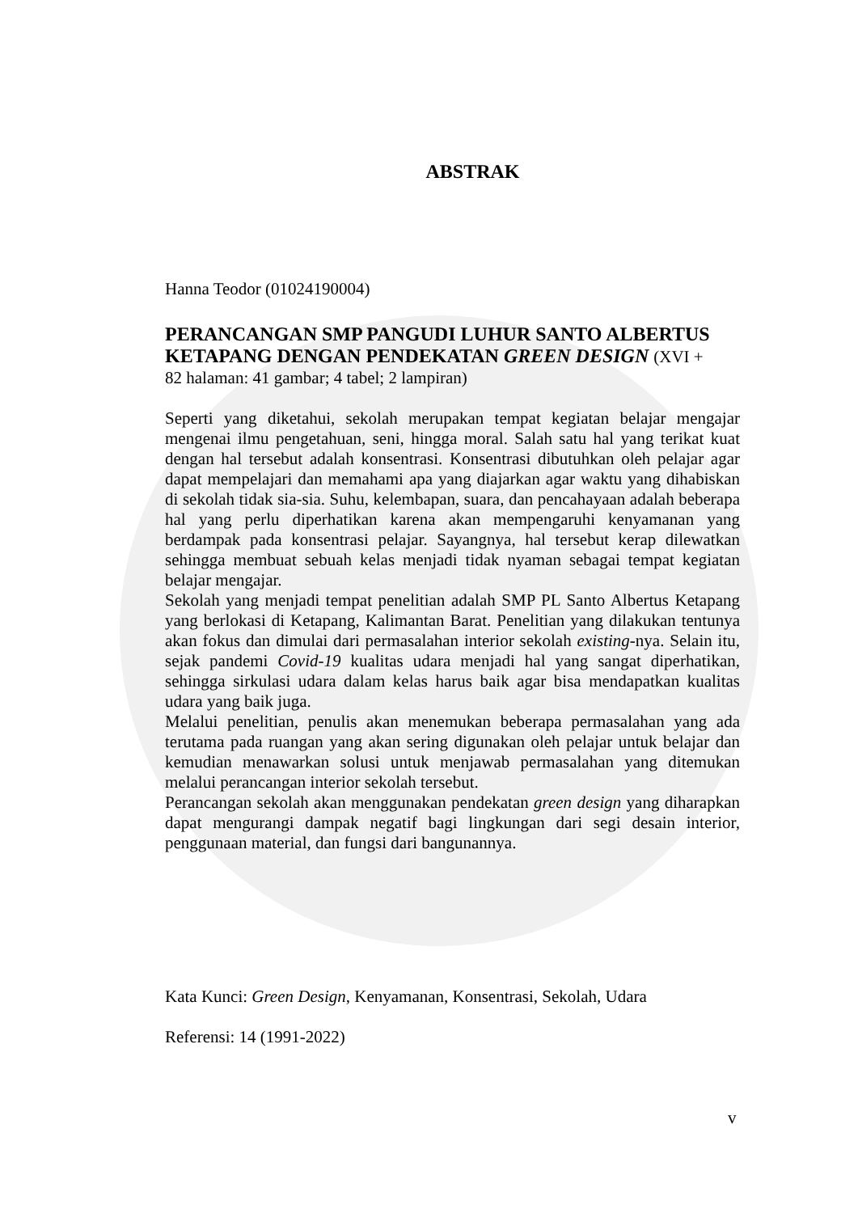ABSTRAK
Hanna Teodor (01024190004)
PERANCANGAN SMP PANGUDI LUHUR SANTO ALBERTUS KETAPANG DENGAN PENDEKATAN GREEN DESIGN (XVI +
82 halaman: 41 gambar; 4 tabel; 2 lampiran)
Seperti yang diketahui, sekolah merupakan tempat kegiatan belajar mengajar mengenai ilmu pengetahuan, seni, hingga moral. Salah satu hal yang terikat kuat dengan hal tersebut adalah konsentrasi. Konsentrasi dibutuhkan oleh pelajar agar dapat mempelajari dan memahami apa yang diajarkan agar waktu yang dihabiskan di sekolah tidak sia-sia. Suhu, kelembapan, suara, dan pencahayaan adalah beberapa hal yang perlu diperhatikan karena akan mempengaruhi kenyamanan yang berdampak pada konsentrasi pelajar. Sayangnya, hal tersebut kerap dilewatkan sehingga membuat sebuah kelas menjadi tidak nyaman sebagai tempat kegiatan belajar mengajar.
Sekolah yang menjadi tempat penelitian adalah SMP PL Santo Albertus Ketapang yang berlokasi di Ketapang, Kalimantan Barat. Penelitian yang dilakukan tentunya akan fokus dan dimulai dari permasalahan interior sekolah existing-nya. Selain itu, sejak pandemi Covid-19 kualitas udara menjadi hal yang sangat diperhatikan, sehingga sirkulasi udara dalam kelas harus baik agar bisa mendapatkan kualitas udara yang baik juga.
Melalui penelitian, penulis akan menemukan beberapa permasalahan yang ada terutama pada ruangan yang akan sering digunakan oleh pelajar untuk belajar dan kemudian menawarkan solusi untuk menjawab permasalahan yang ditemukan melalui perancangan interior sekolah tersebut.
Perancangan sekolah akan menggunakan pendekatan green design yang diharapkan dapat mengurangi dampak negatif bagi lingkungan dari segi desain interior, penggunaan material, dan fungsi dari bangunannya.
Kata Kunci: Green Design, Kenyamanan, Konsentrasi, Sekolah, Udara
Referensi: 14 (1991-2022)
v